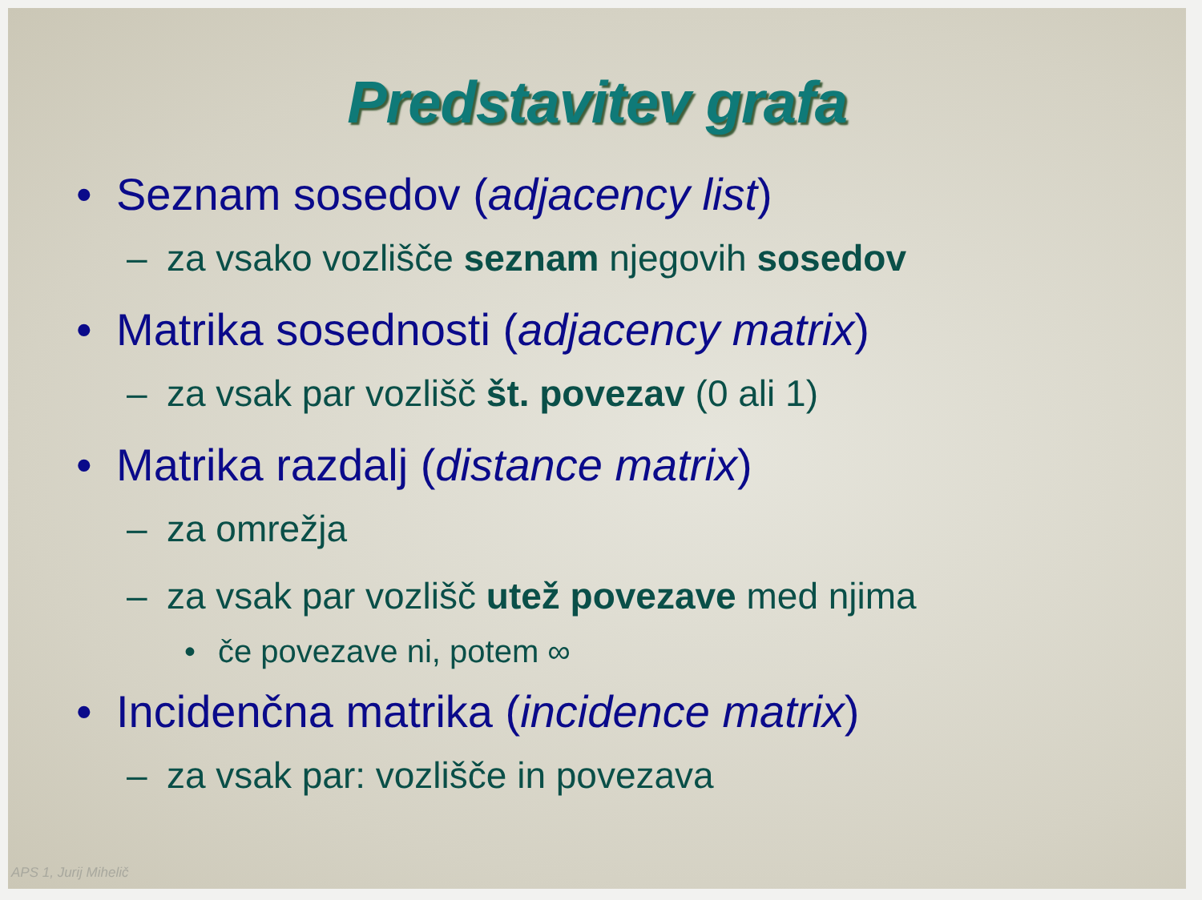Predstavitev grafa
• Seznam sosedov (adjacency list)
– za vsako vozlišče seznam njegovih sosedov
• Matrika sosednosti (adjacency matrix)
– za vsak par vozlišč št. povezav (0 ali 1)
• Matrika razdalj (distance matrix)
– za omrežja
– za vsak par vozlišč utež povezave med njima
• če povezave ni, potem ∞
• Incidenčna matrika (incidence matrix)
– za vsak par: vozlišče in povezava
APS 1, Jurij Mihelič